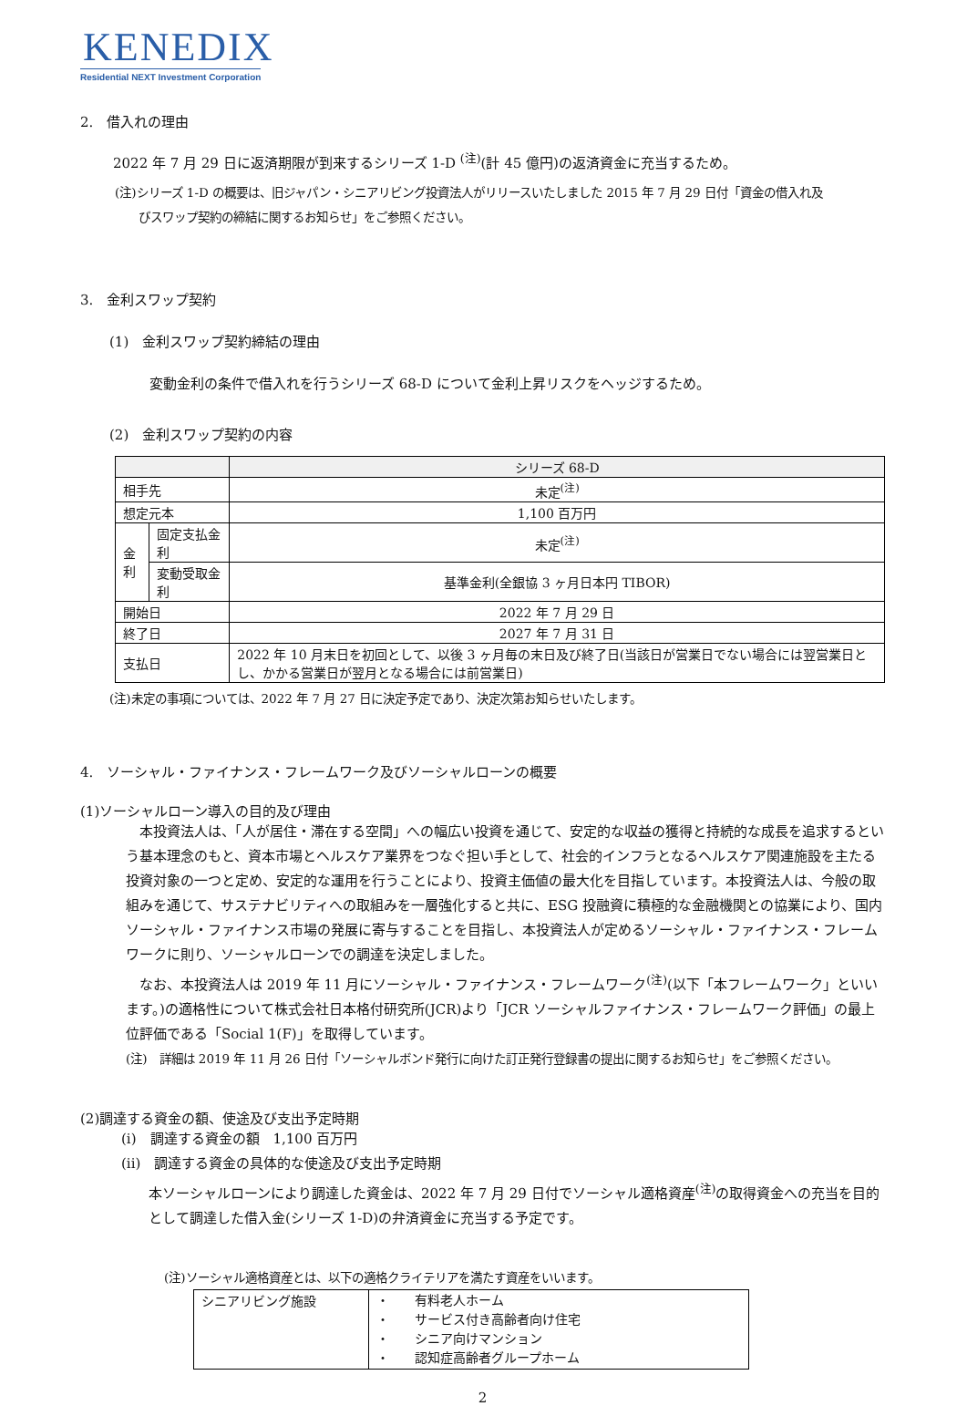KENEDIX
Residential NEXT Investment Corporation
2.　借入れの理由
2022 年 7 月 29 日に返済期限が到来するシリーズ 1-D <sup>(注)</sup>(計 45 億円)の返済資金に充当するため。
(注)シリーズ 1-D の概要は、旧ジャパン・シニアリビング投資法人がリリースいたしました 2015 年 7 月 29 日付「資金の借入れ及
　　びスワップ契約の締結に関するお知らせ」をご参照ください。
3.　金利スワップ契約
(1)　金利スワップ契約締結の理由
変動金利の条件で借入れを行うシリーズ 68-D について金利上昇リスクをヘッジするため。
(2)　金利スワップ契約の内容
| | | シリーズ 68-D |
| 相手先 | | 未定<sup>(注)</sup> |
| 想定元本 | | 1,100 百万円 |
| 金 利 | 固定支払金利 | 未定<sup>(注)</sup> |
| | 変動受取金利 | 基準金利(全銀協 3 ヶ月日本円 TIBOR) |
| 開始日 | | 2022 年 7 月 29 日 |
| 終了日 | | 2027 年 7 月 31 日 |
| 支払日 | | 2022 年 10 月末日を初回として、以後 3 ヶ月毎の末日及び終了日(当該日が営業日でない場合には翌営業日とし、かかる営業日が翌月となる場合には前営業日) |
(注)未定の事項については、2022 年 7 月 27 日に決定予定であり、決定次第お知らせいたします。
4.　ソーシャル・ファイナンス・フレームワーク及びソーシャルローンの概要
(1)ソーシャルローン導入の目的及び理由
　本投資法人は、「人が居住・滞在する空間」への幅広い投資を通じて、安定的な収益の獲得と持続的な成長を追求するという基本理念のもと、資本市場とヘルスケア業界をつなぐ担い手として、社会的インフラとなるヘルスケア関連施設を主たる投資対象の一つと定め、安定的な運用を行うことにより、投資主価値の最大化を目指しています。本投資法人は、今般の取組みを通じて、サステナビリティへの取組みを一層強化すると共に、ESG 投融資に積極的な金融機関との協業により、国内ソーシャル・ファイナンス市場の発展に寄与することを目指し、本投資法人が定めるソーシャル・ファイナンス・フレームワークに則り、ソーシャルローンでの調達を決定しました。
　なお、本投資法人は 2019 年 11 月にソーシャル・ファイナンス・フレームワーク<sup>(注)</sup>(以下「本フレームワーク」といいます。)の適格性について株式会社日本格付研究所(JCR)より「JCR ソーシャルファイナンス・フレームワーク評価」の最上位評価である「Social 1(F)」を取得しています。
(注)　詳細は 2019 年 11 月 26 日付「ソーシャルボンド発行に向けた訂正発行登録書の提出に関するお知らせ」をご参照ください。
(2)調達する資金の額、使途及び支出予定時期
(i)　調達する資金の額　1,100 百万円
(ii)　調達する資金の具体的な使途及び支出予定時期
本ソーシャルローンにより調達した資金は、2022 年 7 月 29 日付でソーシャル適格資産<sup>(注)</sup>の取得資金への充当を目的として調達した借入金(シリーズ 1-D)の弁済資金に充当する予定です。
(注)ソーシャル適格資産とは、以下の適格クライテリアを満たす資産をいいます。
| シニアリビング施設 | ・ 有料老人ホーム ・ サービス付き高齢者向け住宅 ・ シニア向けマンション ・ 認知症高齢者グループホーム |
2